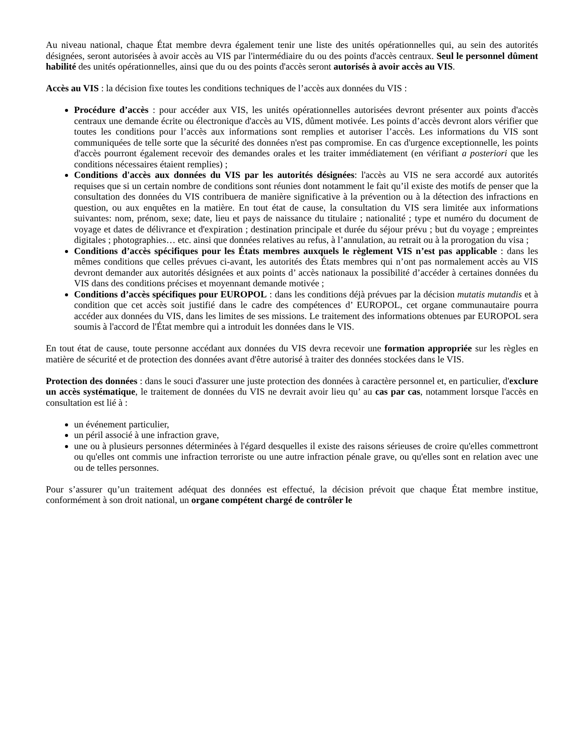Au niveau national, chaque État membre devra également tenir une liste des unités opérationnelles qui, au sein des autorités désignées, seront autorisées à avoir accès au VIS par l'intermédiaire du ou des points d'accès centraux. Seul le personnel dûment habilité des unités opérationnelles, ainsi que du ou des points d'accès seront autorisés à avoir accès au VIS.
Accès au VIS : la décision fixe toutes les conditions techniques de l’accès aux données du VIS :
Procédure d’accès : pour accéder aux VIS, les unités opérationnelles autorisées devront présenter aux points d'accès centraux une demande écrite ou électronique d'accès au VIS, dûment motivée. Les points d’accès devront alors vérifier que toutes les conditions pour l’accès aux informations sont remplies et autoriser l’accès. Les informations du VIS sont communiquées de telle sorte que la sécurité des données n'est pas compromise. En cas d'urgence exceptionnelle, les points d'accès pourront également recevoir des demandes orales et les traiter immédiatement (en vérifiant a posteriori que les conditions nécessaires étaient remplies) ;
Conditions d'accès aux données du VIS par les autorités désignées: l'accès au VIS ne sera accordé aux autorités requises que si un certain nombre de conditions sont réunies dont notamment le fait qu’il existe des motifs de penser que la consultation des données du VIS contribuera de manière significative à la prévention ou à la détection des infractions en question, ou aux enquêtes en la matière. En tout état de cause, la consultation du VIS sera limitée aux informations suivantes: nom, prénom, sexe; date, lieu et pays de naissance du titulaire ; nationalité ; type et numéro du document de voyage et dates de délivrance et d'expiration ; destination principale et durée du séjour prévu ; but du voyage ; empreintes digitales ; photographies… etc. ainsi que données relatives au refus, à l’annulation, au retrait ou à la prorogation du visa ;
Conditions d’accès spécifiques pour les États membres auxquels le règlement VIS n’est pas applicable : dans les mêmes conditions que celles prévues ci-avant, les autorités des États membres qui n’ont pas normalement accès au VIS devront demander aux autorités désignées et aux points d’ accès nationaux la possibilité d’accéder à certaines données du VIS dans des conditions précises et moyennant demande motivée ;
Conditions d’accès spécifiques pour EUROPOL : dans les conditions déjà prévues par la décision mutatis mutandis et à condition que cet accès soit justifié dans le cadre des compétences d’ EUROPOL, cet organe communautaire pourra accéder aux données du VIS, dans les limites de ses missions. Le traitement des informations obtenues par EUROPOL sera soumis à l'accord de l'État membre qui a introduit les données dans le VIS.
En tout état de cause, toute personne accédant aux données du VIS devra recevoir une formation appropriée sur les règles en matière de sécurité et de protection des données avant d'être autorisé à traiter des données stockées dans le VIS.
Protection des données : dans le souci d'assurer une juste protection des données à caractère personnel et, en particulier, d'exclure un accès systématique, le traitement de données du VIS ne devrait avoir lieu qu’ au cas par cas, notamment lorsque l'accès en consultation est lié à :
un événement particulier,
un péril associé à une infraction grave,
une ou à plusieurs personnes déterminées à l'égard desquelles il existe des raisons sérieuses de croire qu'elles commettront ou qu'elles ont commis une infraction terroriste ou une autre infraction pénale grave, ou qu'elles sont en relation avec une ou de telles personnes.
Pour s’assurer qu’un traitement adéquat des données est effectué, la décision prévoit que chaque État membre institue, conformément à son droit national, un organe compétent chargé de contrôler le